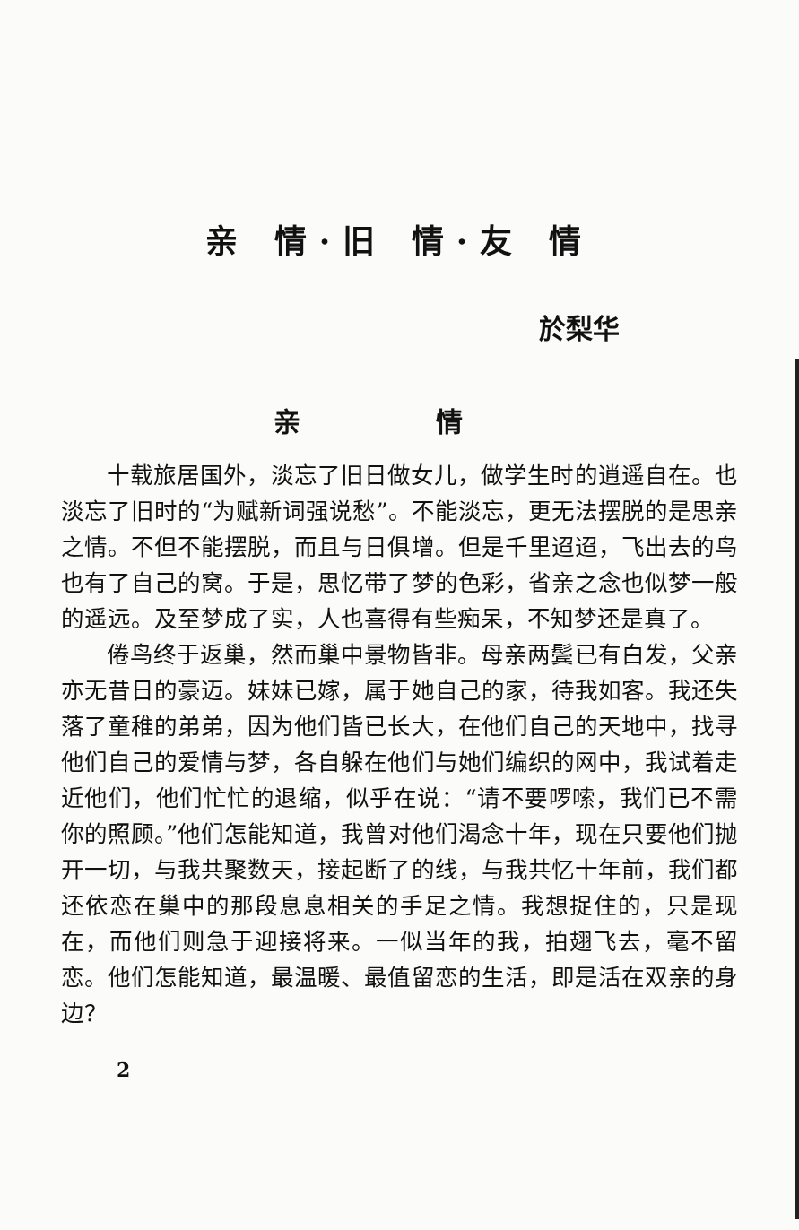亲 情·旧 情·友 情
於梨华
亲 情
十载旅居国外，淡忘了旧日做女儿，做学生时的逍遥自在。也淡忘了旧时的“为赋新词强说愁”。不能淡忘，更无法摆脱的是思亲之情。不但不能摆脱，而且与日俱增。但是千里迢迢，飞出去的鸟也有了自己的窝。于是，思忆带了梦的色彩，省亲之念也似梦一般的遥远。及至梦成了实，人也喜得有些痴呆，不知梦还是真了。
倦鸟终于返巢，然而巢中景物皆非。母亲两鬓已有白发，父亲亦无昔日的豪迈。妹妹已嫁，属于她自己的家，待我如客。我还失落了童稚的弟弟，因为他们皆已长大，在他们自己的天地中，找寻他们自己的爱情与梦，各自躲在他们与她们编织的网中，我试着走近他们，他们忙忙的退缩，似乎在说：“请不要啰嗦，我们已不需你的照顾。”他们怎能知道，我曾对他们渴念十年，现在只要他们抛开一切，与我共聚数天，接起断了的线，与我共忆十年前，我们都还依恋在巢中的那段息息相关的手足之情。我想捉住的，只是现在，而他们则急于迎接将来。一似当年的我，拍翅飞去，毫不留恋。他们怎能知道，最温暖、最值留恋的生活，即是活在双亲的身边？
2